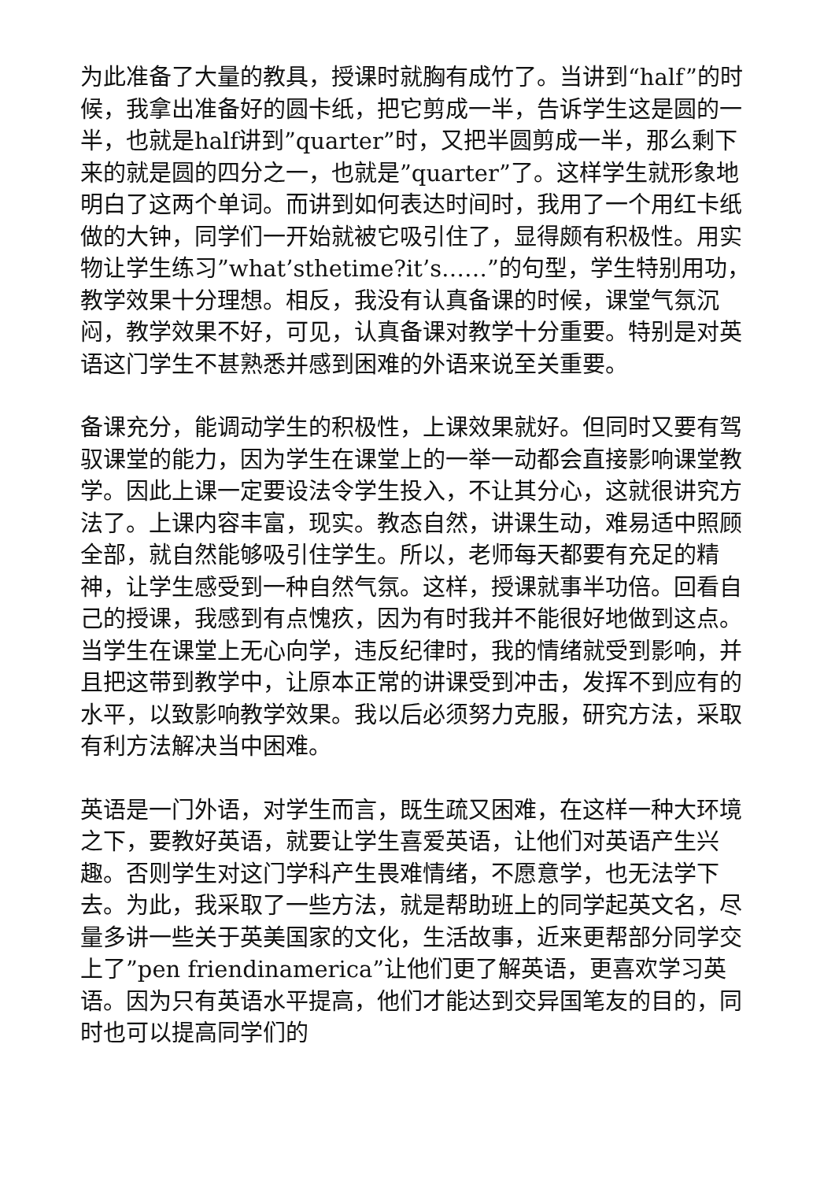为此准备了大量的教具，授课时就胸有成竹了。当讲到“half”的时候，我拿出准备好的圆卡纸，把它剪成一半，告诉学生这是圆的一半，也就是half讲到”quarter”时，又把半圆剪成一半，那么剩下来的就是圆的四分之一，也就是”quarter”了。这样学生就形象地明白了这两个单词。而讲到如何表达时间时，我用了一个用红卡纸做的大钟，同学们一开始就被它吸引住了，显得颇有积极性。用实物让学生练习”what’sthetime?it’s……”的句型，学生特别用功，教学效果十分理想。相反，我没有认真备课的时候，课堂气氛沉闷，教学效果不好，可见，认真备课对教学十分重要。特别是对英语这门学生不甚熟悉并感到困难的外语来说至关重要。
备课充分，能调动学生的积极性，上课效果就好。但同时又要有驾驭课堂的能力，因为学生在课堂上的一举一动都会直接影响课堂教学。因此上课一定要设法令学生投入，不让其分心，这就很讲究方法了。上课内容丰富，现实。教态自然，讲课生动，难易适中照顾全部，就自然能够吸引住学生。所以，老师每天都要有充足的精神，让学生感受到一种自然气氛。这样，授课就事半功倍。回看自己的授课，我感到有点愧疚，因为有时我并不能很好地做到这点。当学生在课堂上无心向学，违反纪律时，我的情绪就受到影响，并且把这带到教学中，让原本正常的讲课受到冲击，发挥不到应有的水平，以致影响教学效果。我以后必须努力克服，研究方法，采取有利方法解决当中困难。
英语是一门外语，对学生而言，既生疏又困难，在这样一种大环境之下，要教好英语，就要让学生喜爱英语，让他们对英语产生兴趣。否则学生对这门学科产生畏难情绪，不愿意学，也无法学下去。为此，我采取了一些方法，就是帮助班上的同学起英文名，尽量多讲一些关于英美国家的文化，生活故事，近来更帮部分同学交上了”pen friendinamerica”让他们更了解英语，更喜欢学习英语。因为只有英语水平提高，他们才能达到交异国笔友的目的，同时也可以提高同学们的